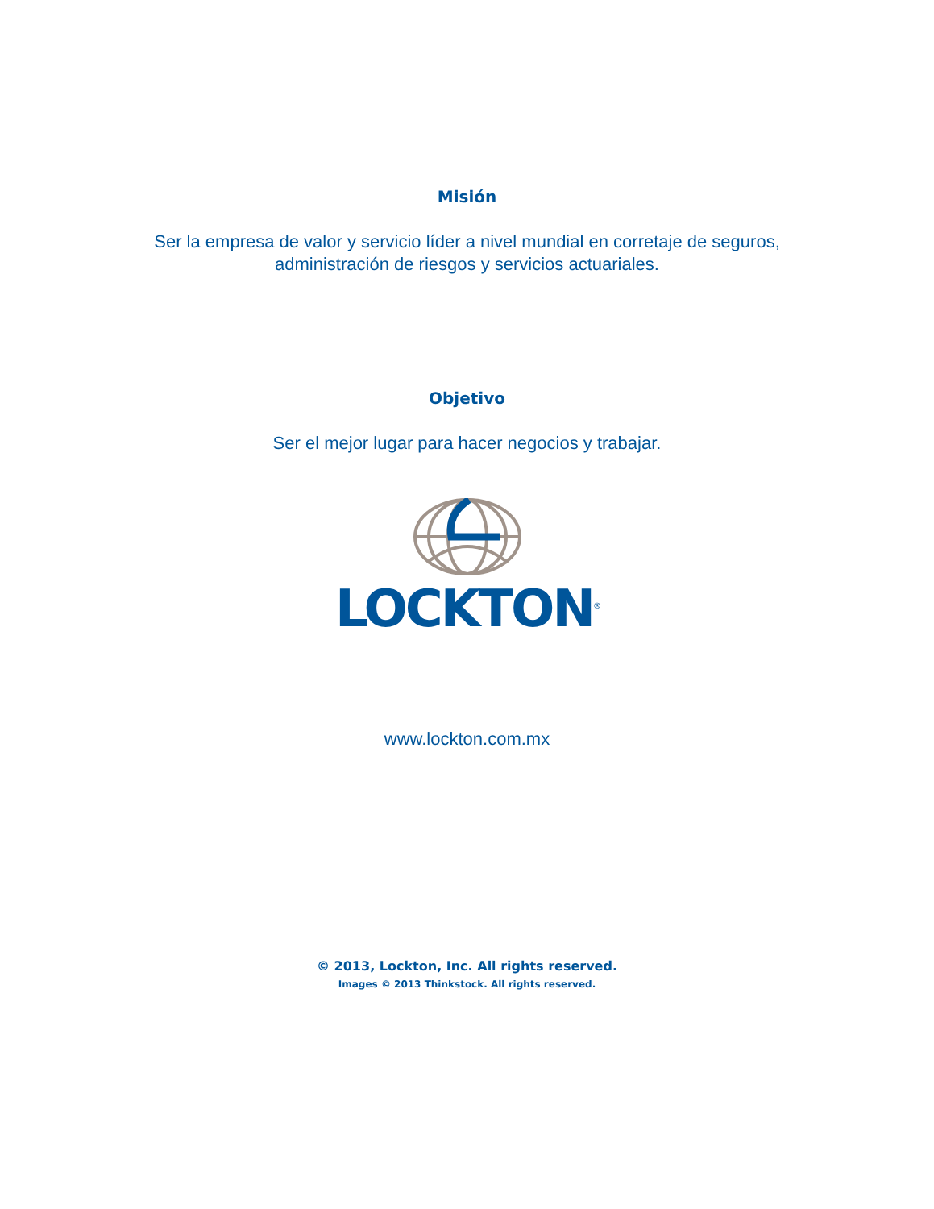Misión
Ser la empresa de valor y servicio líder a nivel mundial en corretaje de seguros,
administración de riesgos y servicios actuariales.
Objetivo
Ser el mejor lugar para hacer negocios y trabajar.
LOCKTON<sup>®</sup>
www.lockton.com.mx
© 2013, Lockton, Inc. All rights reserved.
Images © 2013 Thinkstock. All rights reserved.